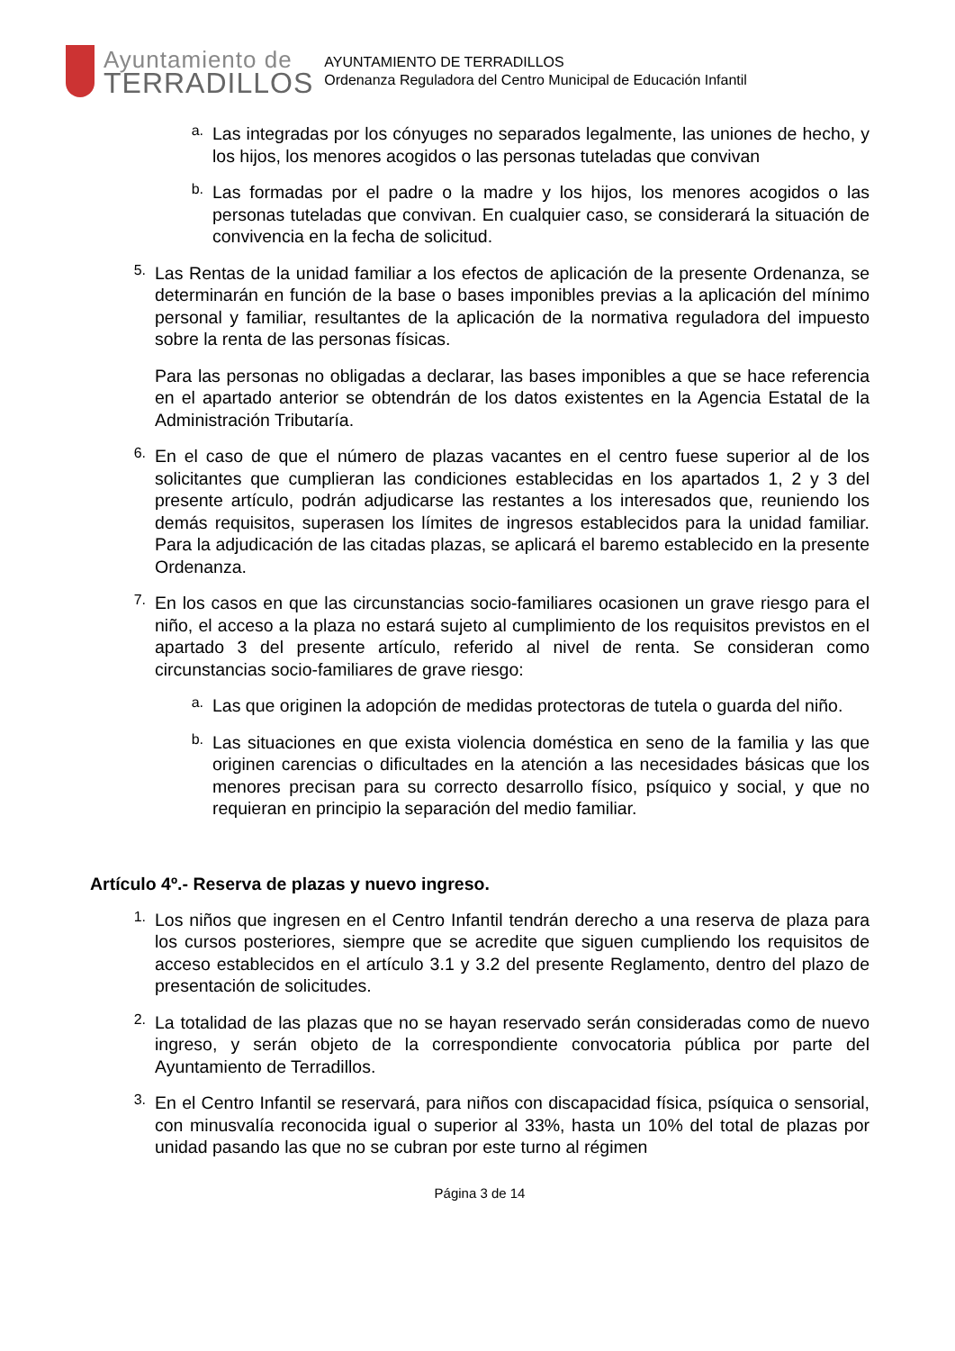Ayuntamiento de
TERRADILLOS
AYUNTAMIENTO DE TERRADILLOS
Ordenanza Reguladora del Centro Municipal de Educación Infantil
a.
Las integradas por los cónyuges no separados legalmente, las uniones de hecho, y los hijos, los menores acogidos o las personas tuteladas que convivan
b.
Las formadas por el padre o la madre y los hijos, los menores acogidos o las personas tuteladas que convivan. En cualquier caso, se considerará la situación de convivencia en la fecha de solicitud.
5.
Las Rentas de la unidad familiar a los efectos de aplicación de la presente Ordenanza, se determinarán en función de la base o bases imponibles previas a la aplicación del mínimo personal y familiar, resultantes de la aplicación de la normativa reguladora del impuesto sobre la renta de las personas físicas.
Para las personas no obligadas a declarar, las bases imponibles a que se hace referencia en el apartado anterior se obtendrán de los datos existentes en la Agencia Estatal de la Administración Tributaría.
6.
En el caso de que el número de plazas vacantes en el centro fuese superior al de los solicitantes que cumplieran las condiciones establecidas en los apartados 1, 2 y 3 del presente artículo, podrán adjudicarse las restantes a los interesados que, reuniendo los demás requisitos, superasen los límites de ingresos establecidos para la unidad familiar. Para la adjudicación de las citadas plazas, se aplicará el baremo establecido en la presente Ordenanza.
7.
En los casos en que las circunstancias socio-familiares ocasionen un grave riesgo para el niño, el acceso a la plaza no estará sujeto al cumplimiento de los requisitos previstos en el apartado 3 del presente artículo, referido al nivel de renta. Se consideran como circunstancias socio-familiares de grave riesgo:
a.
Las que originen la adopción de medidas protectoras de tutela o guarda del niño.
b.
Las situaciones en que exista violencia doméstica en seno de la familia y las que originen carencias o dificultades en la atención a las necesidades básicas que los menores precisan para su correcto desarrollo físico, psíquico y social, y que no requieran en principio la separación del medio familiar.
Artículo 4º.- Reserva de plazas y nuevo ingreso.
1.
Los niños que ingresen en el Centro Infantil tendrán derecho a una reserva de plaza para los cursos posteriores, siempre que se acredite que siguen cumpliendo los requisitos de acceso establecidos en el artículo 3.1 y 3.2 del presente Reglamento, dentro del plazo de presentación de solicitudes.
2.
La totalidad de las plazas que no se hayan reservado serán consideradas como de nuevo ingreso, y serán objeto de la correspondiente convocatoria pública por parte del Ayuntamiento de Terradillos.
3.
En el Centro Infantil se reservará, para niños con discapacidad física, psíquica o sensorial, con minusvalía reconocida igual o superior al 33%, hasta un 10% del total de plazas por unidad pasando las que no se cubran por este turno al régimen
Página 3 de 14